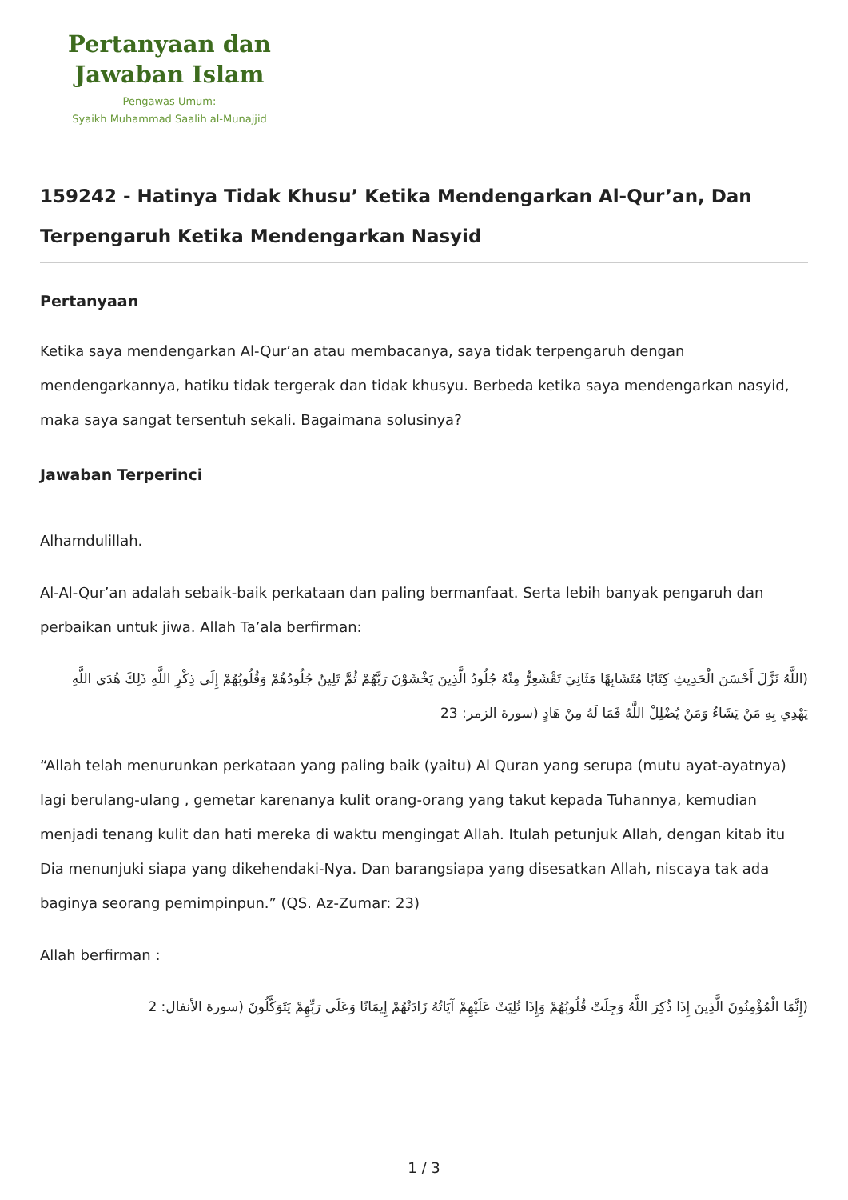Pertanyaan dan
Jawaban Islam
Pengawas Umum:
Syaikh Muhammad Saalih al-Munajjid
159242 - Hatinya Tidak Khusu’ Ketika Mendengarkan Al-Qur’an, Dan Terpengaruh Ketika Mendengarkan Nasyid
Pertanyaan
Ketika saya mendengarkan Al-Qur’an atau membacanya, saya tidak terpengaruh dengan mendengarkannya, hatiku tidak tergerak dan tidak khusyu. Berbeda ketika saya mendengarkan nasyid, maka saya sangat tersentuh sekali. Bagaimana solusinya?
Jawaban Terperinci
Alhamdulillah.
Al-Al-Qur’an adalah sebaik-baik perkataan dan paling bermanfaat. Serta lebih banyak pengaruh dan perbaikan untuk jiwa. Allah Ta’ala berfirman:
(اللَّهُ نَزَّلَ أَحْسَنَ الْحَدِيثِ كِتَابًا مُتَشَابِهًا مَثَانِيَ تَقْشَعِرُّ مِنْهُ جُلُودُ الَّذِينَ يَخْشَوْنَ رَبَّهُمْ ثُمَّ تَلِينُ جُلُودُهُمْ وَقُلُوبُهُمْ إِلَى ذِكْرِ اللَّهِ ذَلِكَ هُدَى اللَّهِ يَهْدِي بِهِ مَنْ يَشَاءُ وَمَنْ يُضْلِلْ اللَّهُ فَمَا لَهُ مِنْ هَادٍ (سورة الزمر: 23
“Allah telah menurunkan perkataan yang paling baik (yaitu) Al Quran yang serupa (mutu ayat-ayatnya) lagi berulang-ulang , gemetar karenanya kulit orang-orang yang takut kepada Tuhannya, kemudian menjadi tenang kulit dan hati mereka di waktu mengingat Allah. Itulah petunjuk Allah, dengan kitab itu Dia menunjuki siapa yang dikehendaki-Nya. Dan barangsiapa yang disesatkan Allah, niscaya tak ada baginya seorang pemimpinpun.” (QS. Az-Zumar: 23)
Allah berfirman :
(إِنَّمَا الْمُؤْمِنُونَ الَّذِينَ إِذَا ذُكِرَ اللَّهُ وَجِلَتْ قُلُوبُهُمْ وَإِذَا تُلِيَتْ عَلَيْهِمْ آيَاتُهُ زَادَتْهُمْ إِيمَانًا وَعَلَى رَبِّهِمْ يَتَوَكَّلُونَ (سورة الأنفال: 2
1 / 3